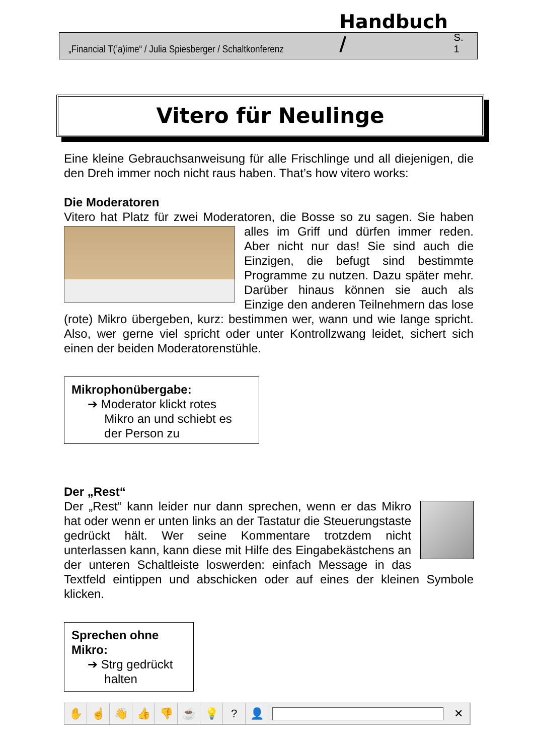„Financial T(’a)ime“ / Julia Spiesberger / Schaltkonferenz Handbuch / S. 1
Vitero für Neulinge
Eine kleine Gebrauchsanweisung für alle Frischlinge und all diejenigen, die den Dreh immer noch nicht raus haben. That’s how vitero works:
Die Moderatoren
Vitero hat Platz für zwei Moderatoren, die Bosse so zu sagen. Sie haben alles im Griff und dürfen immer reden. Aber nicht nur das! Sie sind auch die Einzigen, die befugt sind bestimmte Programme zu nutzen. Dazu später mehr. Darüber hinaus können sie auch als Einzige den anderen Teilnehmern das lose (rote) Mikro übergeben, kurz: bestimmen wer, wann und wie lange spricht. Also, wer gerne viel spricht oder unter Kontrollzwang leidet, sichert sich einen der beiden Moderatorenstühle.
Mikrophonübergabe:
➔ Moderator klickt rotes
Mikro an und schiebt es
der Person zu
Der „Rest“
Der „Rest“ kann leider nur dann sprechen, wenn er das Mikro hat oder wenn er unten links an der Tastatur die Steuerungstaste gedrückt hält. Wer seine Kommentare trotzdem nicht unterlassen kann, kann diese mit Hilfe des Eingabekästchens an der unteren Schaltleiste loswerden: einfach Message in das Textfeld eintippen und abschicken oder auf eines der kleinen Symbole klicken.
Sprechen ohne Mikro:
➔ Strg gedrückt
halten
✋ ☝ 👋 👍 👎 ☕ 💡? 👤 ✕